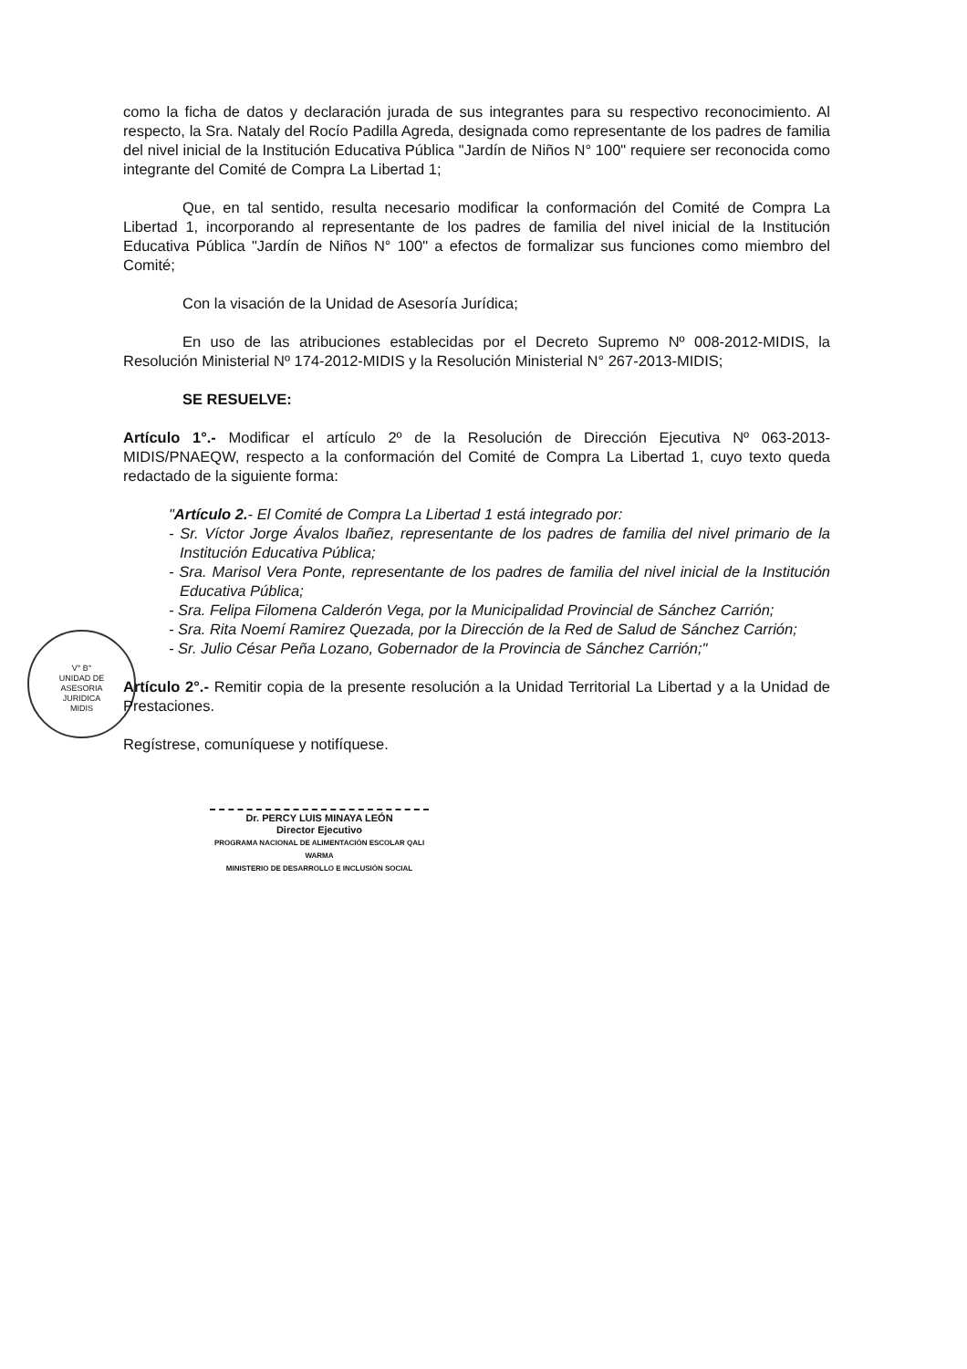V° B°
UNIDAD DE
ASESORIA
JURIDICA
MIDIS
como la ficha de datos y declaración jurada de sus integrantes para su respectivo reconocimiento. Al respecto, la Sra. Nataly del Rocío Padilla Agreda, designada como representante de los padres de familia del nivel inicial de la Institución Educativa Pública "Jardín de Niños N° 100" requiere ser reconocida como integrante del Comité de Compra La Libertad 1;
Que, en tal sentido, resulta necesario modificar la conformación del Comité de Compra La Libertad 1, incorporando al representante de los padres de familia del nivel inicial de la Institución Educativa Pública "Jardín de Niños N° 100" a efectos de formalizar sus funciones como miembro del Comité;
Con la visación de la Unidad de Asesoría Jurídica;
En uso de las atribuciones establecidas por el Decreto Supremo Nº 008-2012-MIDIS, la Resolución Ministerial Nº 174-2012-MIDIS y la Resolución Ministerial N° 267-2013-MIDIS;
SE RESUELVE:
Artículo 1°.- Modificar el artículo 2º de la Resolución de Dirección Ejecutiva Nº 063-2013-MIDIS/PNAEQW, respecto a la conformación del Comité de Compra La Libertad 1, cuyo texto queda redactado de la siguiente forma:
"Artículo 2.- El Comité de Compra La Libertad 1 está integrado por:
- Sr. Víctor Jorge Ávalos Ibañez, representante de los padres de familia del nivel primario de la Institución Educativa Pública;
- Sra. Marisol Vera Ponte, representante de los padres de familia del nivel inicial de la Institución Educativa Pública;
- Sra. Felipa Filomena Calderón Vega, por la Municipalidad Provincial de Sánchez Carrión;
- Sra. Rita Noemí Ramirez Quezada, por la Dirección de la Red de Salud de Sánchez Carrión;
- Sr. Julio César Peña Lozano, Gobernador de la Provincia de Sánchez Carrión;"
Artículo 2°.- Remitir copia de la presente resolución a la Unidad Territorial La Libertad y a la Unidad de Prestaciones.
Regístrese, comuníquese y notifíquese.
Dr. PERCY LUIS MINAYA LEÓN
Director Ejecutivo
PROGRAMA NACIONAL DE ALIMENTACIÓN ESCOLAR QALI WARMA
MINISTERIO DE DESARROLLO E INCLUSIÓN SOCIAL